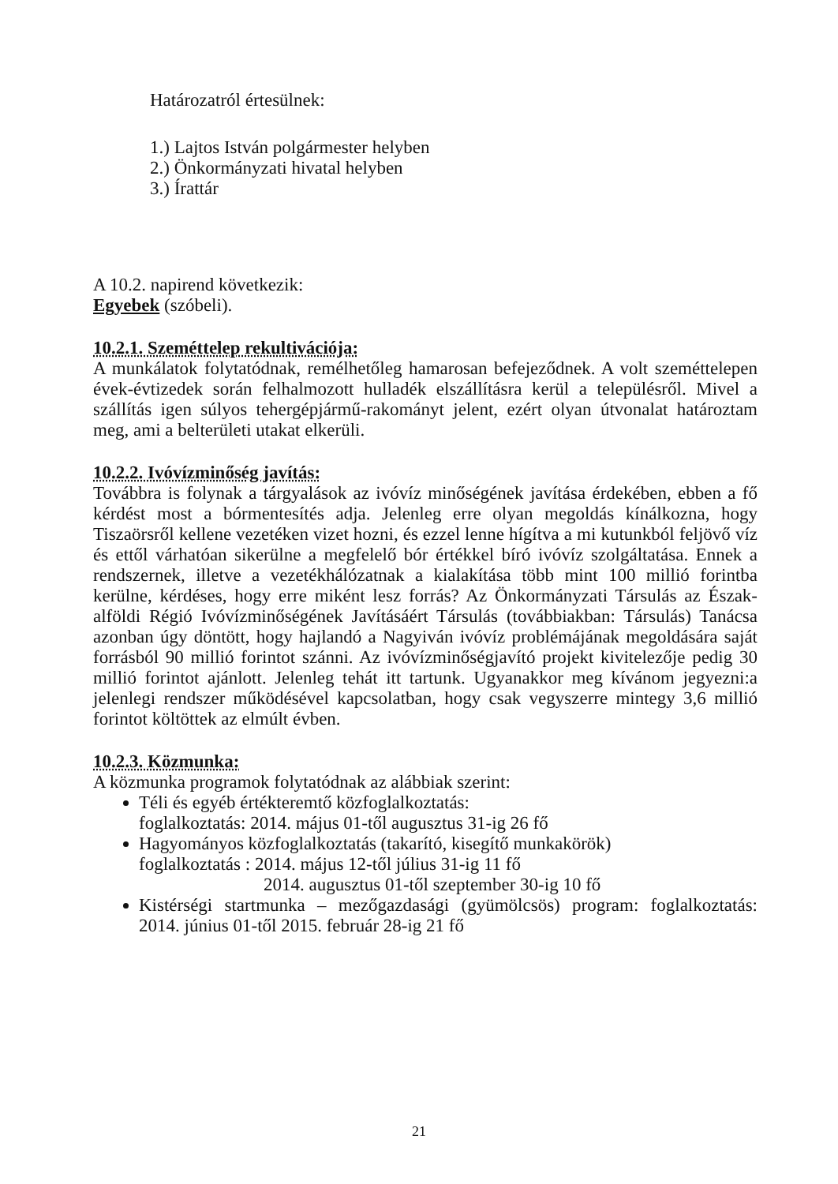Határozatról értesülnek:
1.) Lajtos István polgármester helyben
2.) Önkormányzati hivatal helyben
3.) Írattár
A 10.2. napirend következik:
Egyebek (szóbeli).
10.2.1. Szeméttelep rekultivációja:
A munkálatok folytatódnak, remélhetőleg hamarosan befejeződnek. A volt szeméttelepen évek-évtizedek során felhalmozott hulladék elszállításra kerül a településről. Mivel a szállítás igen súlyos tehergépjármű-rakományt jelent, ezért olyan útvonalat határoztam meg, ami a belterületi utakat elkerüli.
10.2.2. Ivóvízminőség javítás:
Továbbra is folynak a tárgyalások az ivóvíz minőségének javítása érdekében, ebben a fő kérdést most a bórmentesítés adja. Jelenleg erre olyan megoldás kínálkozna, hogy Tiszaörsről kellene vezetéken vizet hozni, és ezzel lenne hígítva a mi kutunkból feljövő víz és ettől várhatóan sikerülne a megfelelő bór értékkel bíró ivóvíz szolgáltatása. Ennek a rendszernek, illetve a vezetékhálózatnak a kialakítása több mint 100 millió forintba kerülne, kérdéses, hogy erre miként lesz forrás? Az Önkormányzati Társulás az Észak-alföldi Régió Ivóvízminőségének Javításáért Társulás (továbbiakban: Társulás) Tanácsa azonban úgy döntött, hogy hajlandó a Nagyiván ivóvíz problémájának megoldására saját forrásból 90 millió forintot szánni. Az ivóvízminőségjavító projekt kivitelezője pedig 30 millió forintot ajánlott. Jelenleg tehát itt tartunk. Ugyanakkor meg kívánom jegyezni:a jelenlegi rendszer működésével kapcsolatban, hogy csak vegyszerre mintegy 3,6 millió forintot költöttek az elmúlt évben.
10.2.3. Közmunka:
A közmunka programok folytatódnak az alábbiak szerint:
Téli és egyéb értékteremtő közfoglalkoztatás:
foglalkoztatás: 2014. május 01-től augusztus 31-ig 26 fő
Hagyományos közfoglalkoztatás (takarító, kisegítő munkakörök)
foglalkoztatás : 2014. május 12-től július 31-ig 11 fő
2014. augusztus 01-től szeptember 30-ig 10 fő
Kistérségi startmunka – mezőgazdasági (gyümölcsös) program: foglalkoztatás: 2014. június 01-től 2015. február 28-ig 21 fő
21